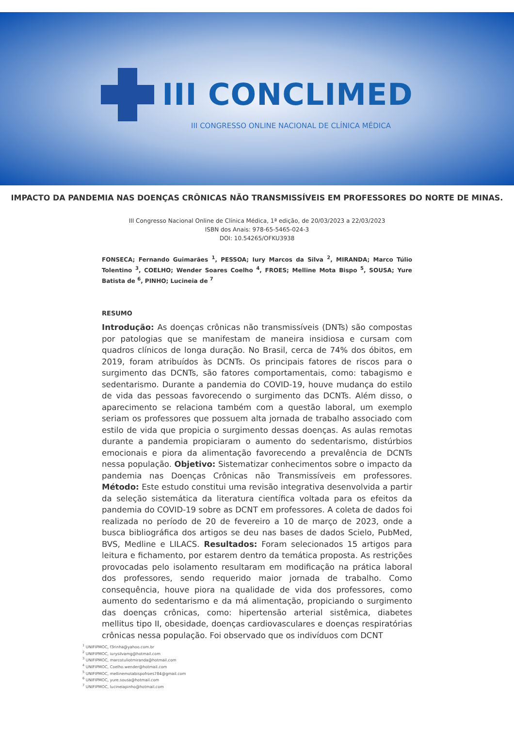III CONCLIMED
III CONGRESSO ONLINE NACIONAL DE CLÍNICA MÉDICA
IMPACTO DA PANDEMIA NAS DOENÇAS CRÔNICAS NÃO TRANSMISSÍVEIS EM PROFESSORES DO NORTE DE MINAS.
III Congresso Nacional Online de Clínica Médica, 1ª edição, de 20/03/2023 a 22/03/2023
ISBN dos Anais: 978-65-5465-024-3
DOI: 10.54265/OFKU3938
FONSECA; Fernando Guimarães <sup>1</sup>, PESSOA; Iury Marcos da Silva <sup>2</sup>, MIRANDA; Marco Túlio Tolentino <sup>3</sup>, COELHO; Wender Soares Coelho <sup>4</sup>, FROES; Melline Mota Bispo <sup>5</sup>, SOUSA; Yure Batista de <sup>6</sup>, PINHO; Lucineia de <sup>7</sup>
RESUMO
Introdução: As doenças crônicas não transmissíveis (DNTs) são compostas por patologias que se manifestam de maneira insidiosa e cursam com quadros clínicos de longa duração. No Brasil, cerca de 74% dos óbitos, em 2019, foram atribuídos às DCNTs. Os principais fatores de riscos para o surgimento das DCNTs, são fatores comportamentais, como: tabagismo e sedentarismo. Durante a pandemia do COVID-19, houve mudança do estilo de vida das pessoas favorecendo o surgimento das DCNTs. Além disso, o aparecimento se relaciona também com a questão laboral, um exemplo seriam os professores que possuem alta jornada de trabalho associado com estilo de vida que propicia o surgimento dessas doenças. As aulas remotas durante a pandemia propiciaram o aumento do sedentarismo, distúrbios emocionais e piora da alimentação favorecendo a prevalência de DCNTs nessa população. Objetivo: Sistematizar conhecimentos sobre o impacto da pandemia nas Doenças Crônicas não Transmissíveis em professores. Método: Este estudo constitui uma revisão integrativa desenvolvida a partir da seleção sistemática da literatura científica voltada para os efeitos da pandemia do COVID-19 sobre as DCNT em professores. A coleta de dados foi realizada no período de 20 de fevereiro a 10 de março de 2023, onde a busca bibliográfica dos artigos se deu nas bases de dados Scielo, PubMed, BVS, Medline e LILACS. Resultados: Foram selecionados 15 artigos para leitura e fichamento, por estarem dentro da temática proposta. As restrições provocadas pelo isolamento resultaram em modificação na prática laboral dos professores, sendo requerido maior jornada de trabalho. Como consequência, houve piora na qualidade de vida dos professores, como aumento do sedentarismo e da má alimentação, propiciando o surgimento das doenças crônicas, como: hipertensão arterial sistêmica, diabetes mellitus tipo II, obesidade, doenças cardiovasculares e doenças respiratórias crônicas nessa população. Foi observado que os indivíduos com DCNT
<sup>1</sup> UNIFIPMOC, f3rinha@yahoo.com.br
<sup>2</sup> UNIFIPMOC, iurysilvamg@hotmail.com
<sup>3</sup> UNIFIPMOC, marcotuliotmiranda@hotmail.com
<sup>4</sup> UNIFIPMOC, Coelho.wender@hotmail.com
<sup>5</sup> UNIFIPMOC, mellinemotabispofroes784@gmail.com
<sup>6</sup> UNIFIPMOC, yure.sousa@hotmail.com
<sup>7</sup> UNIFIPMOC, lucineiapinho@hotmail.com